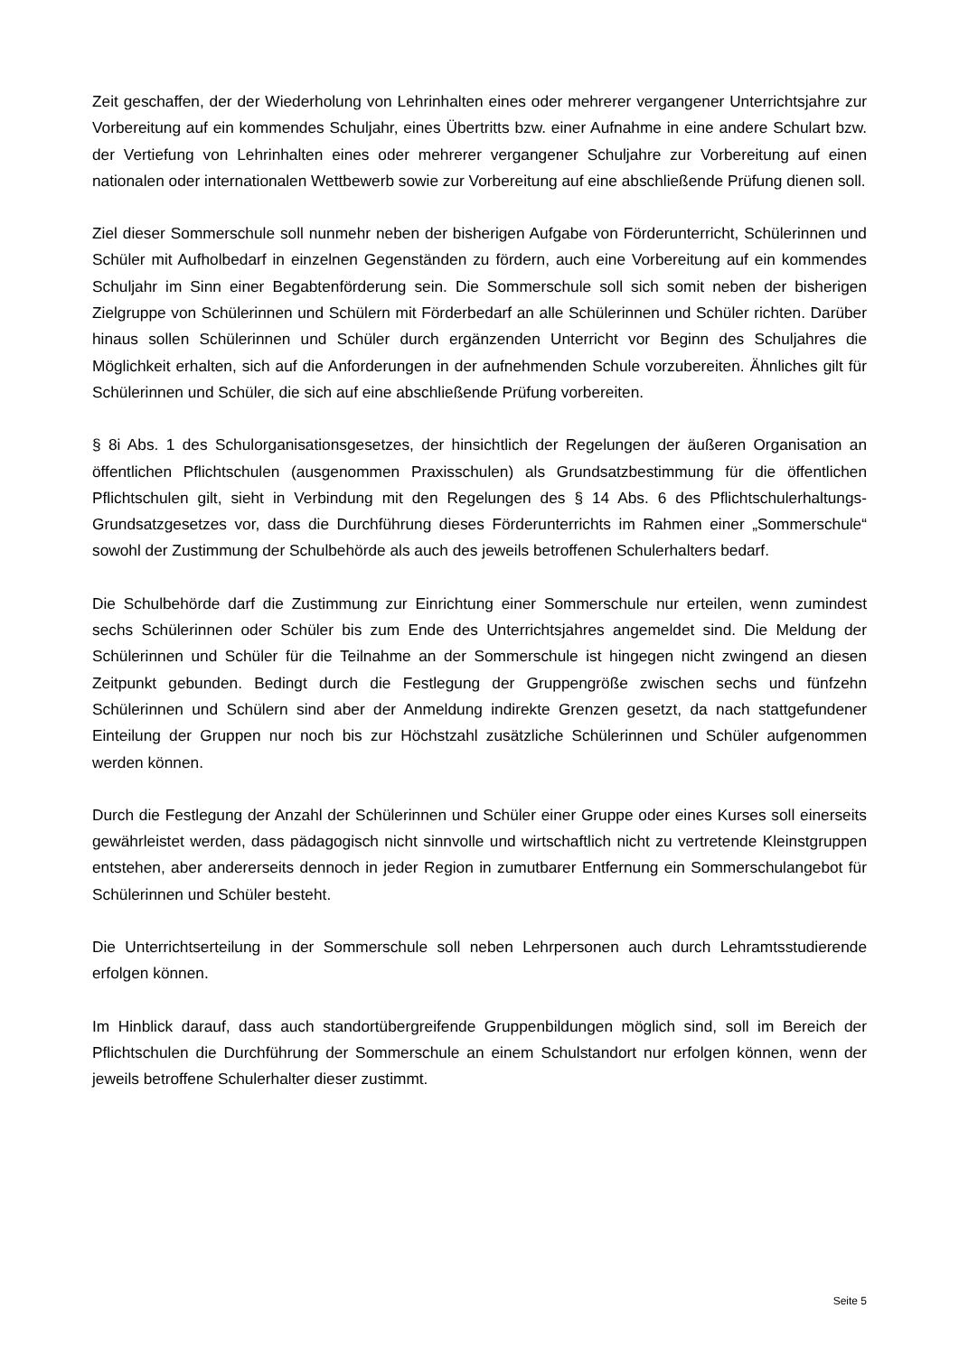Zeit geschaffen, der der Wiederholung von Lehrinhalten eines oder mehrerer vergangener Unterrichtsjahre zur Vorbereitung auf ein kommendes Schuljahr, eines Übertritts bzw. einer Aufnahme in eine andere Schulart bzw. der Vertiefung von Lehrinhalten eines oder mehrerer vergangener Schuljahre zur Vorbereitung auf einen nationalen oder internationalen Wettbewerb sowie zur Vorbereitung auf eine abschließende Prüfung dienen soll.
Ziel dieser Sommerschule soll nunmehr neben der bisherigen Aufgabe von Förderunterricht, Schülerinnen und Schüler mit Aufholbedarf in einzelnen Gegenständen zu fördern, auch eine Vorbereitung auf ein kommendes Schuljahr im Sinn einer Begabtenförderung sein. Die Sommerschule soll sich somit neben der bisherigen Zielgruppe von Schülerinnen und Schülern mit Förderbedarf an alle Schülerinnen und Schüler richten. Darüber hinaus sollen Schülerinnen und Schüler durch ergänzenden Unterricht vor Beginn des Schuljahres die Möglichkeit erhalten, sich auf die Anforderungen in der aufnehmenden Schule vorzubereiten. Ähnliches gilt für Schülerinnen und Schüler, die sich auf eine abschließende Prüfung vorbereiten.
§ 8i Abs. 1 des Schulorganisationsgesetzes, der hinsichtlich der Regelungen der äußeren Organisation an öffentlichen Pflichtschulen (ausgenommen Praxisschulen) als Grundsatzbestimmung für die öffentlichen Pflichtschulen gilt, sieht in Verbindung mit den Regelungen des § 14 Abs. 6 des Pflichtschulerhaltungs-Grundsatzgesetzes vor, dass die Durchführung dieses Förderunterrichts im Rahmen einer „Sommerschule“ sowohl der Zustimmung der Schulbehörde als auch des jeweils betroffenen Schulerhalters bedarf.
Die Schulbehörde darf die Zustimmung zur Einrichtung einer Sommerschule nur erteilen, wenn zumindest sechs Schülerinnen oder Schüler bis zum Ende des Unterrichtsjahres angemeldet sind. Die Meldung der Schülerinnen und Schüler für die Teilnahme an der Sommerschule ist hingegen nicht zwingend an diesen Zeitpunkt gebunden. Bedingt durch die Festlegung der Gruppengröße zwischen sechs und fünfzehn Schülerinnen und Schülern sind aber der Anmeldung indirekte Grenzen gesetzt, da nach stattgefundener Einteilung der Gruppen nur noch bis zur Höchstzahl zusätzliche Schülerinnen und Schüler aufgenommen werden können.
Durch die Festlegung der Anzahl der Schülerinnen und Schüler einer Gruppe oder eines Kurses soll einerseits gewährleistet werden, dass pädagogisch nicht sinnvolle und wirtschaftlich nicht zu vertretende Kleinstgruppen entstehen, aber andererseits dennoch in jeder Region in zumutbarer Entfernung ein Sommerschulangebot für Schülerinnen und Schüler besteht.
Die Unterrichtserteilung in der Sommerschule soll neben Lehrpersonen auch durch Lehramtsstudierende erfolgen können.
Im Hinblick darauf, dass auch standortübergreifende Gruppenbildungen möglich sind, soll im Bereich der Pflichtschulen die Durchführung der Sommerschule an einem Schulstandort nur erfolgen können, wenn der jeweils betroffene Schulerhalter dieser zustimmt.
Seite 5